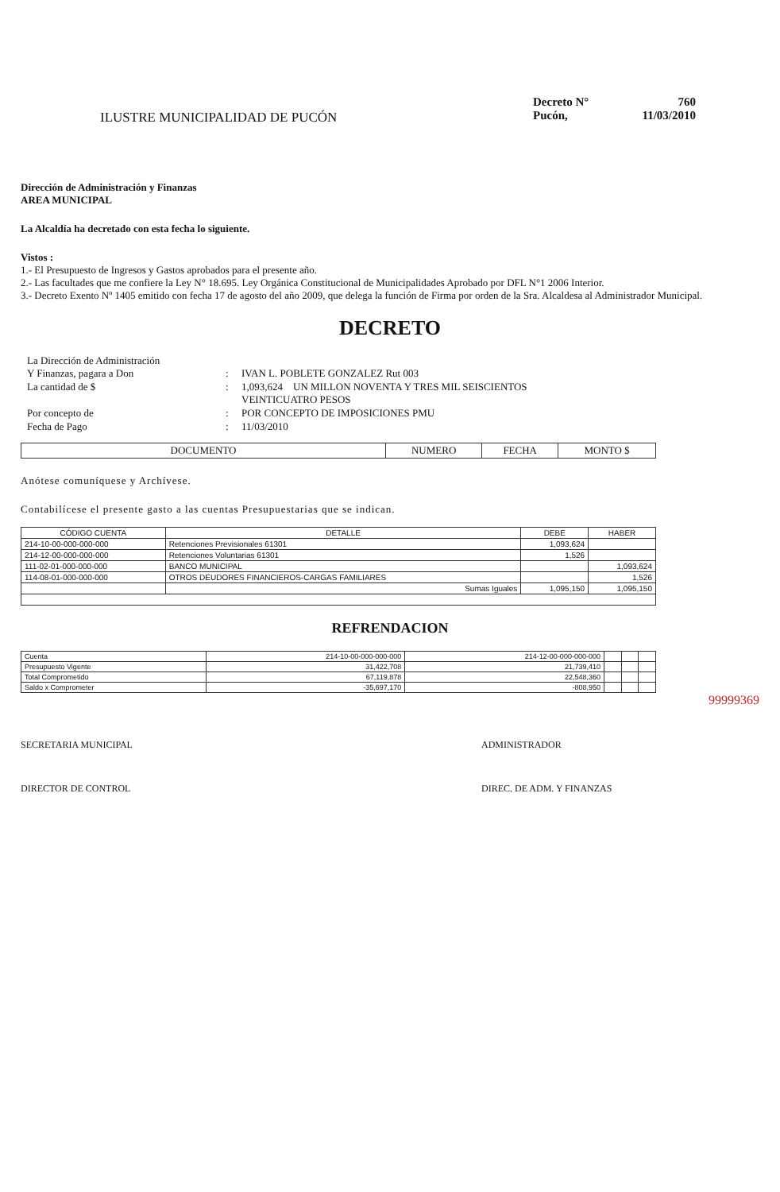ILUSTRE MUNICIPALIDAD DE PUCÓN
Decreto N° 760
Pucón, 11/03/2010
Dirección de Administración y Finanzas
AREA MUNICIPAL
La Alcaldía ha decretado con esta fecha lo siguiente.
Vistos :
1.- El Presupuesto de Ingresos y Gastos aprobados para el presente año.
2.- Las facultades que me confiere la Ley N° 18.695. Ley Orgánica Constitucional de Municipalidades Aprobado por DFL N°1 2006 Interior.
3.- Decreto Exento Nº 1405 emitido con fecha 17 de agosto del año 2009, que delega la función de Firma por orden de la Sra. Alcaldesa al Administrador Municipal.
DECRETO
La Dirección de Administración
Y Finanzas, pagara a Don
:
IVAN L. POBLETE GONZALEZ Rut 003
La cantidad de $
:
1,093,624 UN MILLON NOVENTA Y TRES MIL SEISCIENTOS
VEINTICUATRO PESOS
Por concepto de
:
POR CONCEPTO DE IMPOSICIONES PMU
Fecha de Pago
:
11/03/2010
| DOCUMENTO | NUMERO | FECHA | MONTO $ |
| --- | --- | --- | --- |
Anótese comuníquese y Archívese.
Contabilícese el presente gasto a las cuentas Presupuestarias que se indican.
| CÓDIGO CUENTA | DETALLE | DEBE | HABER |
| --- | --- | --- | --- |
| 214-10-00-000-000-000 | Retenciones Previsionales 61301 | 1,093,624 | |
| 214-12-00-000-000-000 | Retenciones Voluntarias 61301 | 1,526 | |
| 111-02-01-000-000-000 | BANCO MUNICIPAL | | 1,093,624 |
| 114-08-01-000-000-000 | OTROS DEUDORES FINANCIEROS-CARGAS FAMILIARES | | 1,526 |
| | Sumas Iguales | 1,095,150 | 1,095,150 |
REFRENDACION
| Cuenta | 214-10-00-000-000-000 | 214-12-00-000-000-000 | | | |
| Presupuesto Vigente | 31,422,708 | 21,739,410 | | | |
| Total Comprometido | 67,119,878 | 22,548,360 | | | |
| Saldo x Comprometer | -35,697,170 | -808,950 | | | |
99999369
SECRETARIA MUNICIPAL ADMINISTRADOR
DIRECTOR DE CONTROL DIREC. DE ADM. Y FINANZAS